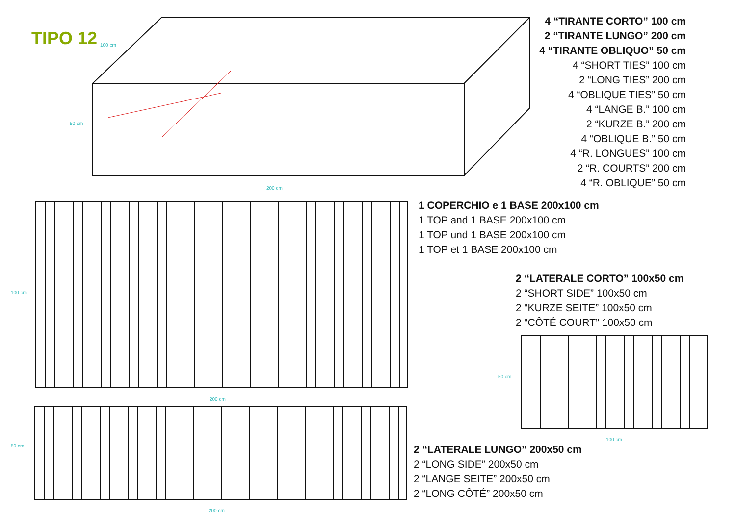TIPO 12 100 cm
50 cm
200 cm
4 “TIRANTE CORTO” 100 cm
2 “TIRANTE LUNGO” 200 cm
4 “TIRANTE OBLIQUO” 50 cm
4 “SHORT TIES” 100 cm
2 “LONG TIES” 200 cm
4 “OBLIQUE TIES” 50 cm
4 “LANGE B.” 100 cm
2 “KURZE B.” 200 cm
4 “OBLIQUE B.” 50 cm
4 “R. LONGUES” 100 cm
2 “R. COURTS” 200 cm
4 “R. OBLIQUE” 50 cm
100 cm
200 cm
1 COPERCHIO e 1 BASE 200x100 cm
1 TOP and 1 BASE 200x100 cm
1 TOP und 1 BASE 200x100 cm
1 TOP et 1 BASE 200x100 cm
2 “LATERALE CORTO” 100x50 cm
2 “SHORT SIDE” 100x50 cm
2 “KURZE SEITE” 100x50 cm
2 “CÔTÉ COURT” 100x50 cm
50 cm
100 cm
50 cm
200 cm
2 “LATERALE LUNGO” 200x50 cm
2 “LONG SIDE” 200x50 cm
2 “LANGE SEITE” 200x50 cm
2 “LONG CÔTÉ” 200x50 cm